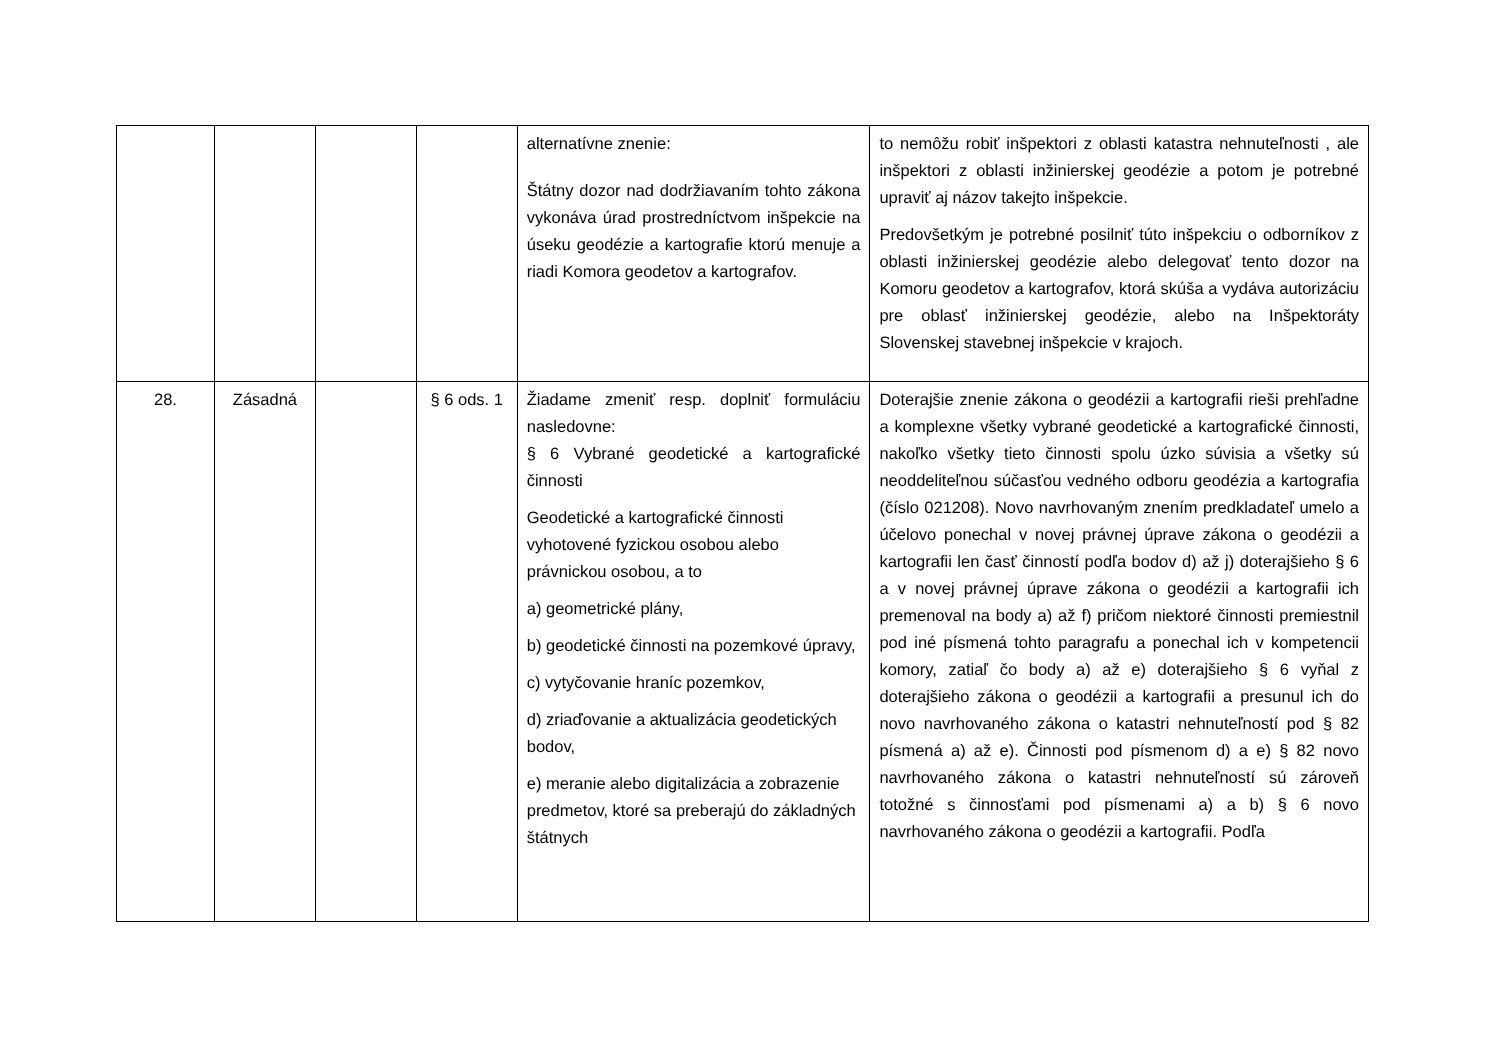| | | | | alternatívne znenie: Štátny dozor nad dodržiavaním tohto zákona vykonáva úrad prostredníctvom inšpekcie na úseku geodézie a kartografie ktorú menuje a riadi Komora geodetov a kartografov. | to nemôžu robiť inšpektori z oblasti katastra nehnuteľnosti , ale inšpektori z oblasti inžinierskej geodézie a potom je potrebné upraviť aj názov takejto inšpekcie. Predovšetkým je potrebné posilniť túto inšpekciu o odborníkov z oblasti inžinierskej geodézie alebo delegovať tento dozor na Komoru geodetov a kartografov, ktorá skúša a vydáva autorizáciu pre oblasť inžinierskej geodézie, alebo na Inšpektoráty Slovenskej stavebnej inšpekcie v krajoch. |
| 28. | Zásadná | | § 6 ods. 1 | Žiadame zmeniť resp. doplniť formuláciu nasledovne: § 6 Vybrané geodetické a kartografické činnosti Geodetické a kartografické činnosti vyhotovené fyzickou osobou alebo právnickou osobou, a to a) geometrické plány, b) geodetické činnosti na pozemkové úpravy, c) vytyčovanie hraníc pozemkov, d) zriaďovanie a aktualizácia geodetických bodov, e) meranie alebo digitalizácia a zobrazenie predmetov, ktoré sa preberajú do základných štátnych | Doterajšie znenie zákona o geodézii a kartografii rieši prehľadne a komplexne všetky vybrané geodetické a kartografické činnosti, nakoľko všetky tieto činnosti spolu úzko súvisia a všetky sú neoddeliteľnou súčasťou vedného odboru geodézia a kartografia (číslo 021208). Novo navrhovaným znením predkladateľ umelo a účelovo ponechal v novej právnej úprave zákona o geodézii a kartografii len časť činností podľa bodov d) až j) doterajšieho § 6 a v novej právnej úprave zákona o geodézii a kartografii ich premenoval na body a) až f) pričom niektoré činnosti premiestnil pod iné písmená tohto paragrafu a ponechal ich v kompetencii komory, zatiaľ čo body a) až e) doterajšieho § 6 vyňal z doterajšieho zákona o geodézii a kartografii a presunul ich do novo navrhovaného zákona o katastri nehnuteľností pod § 82 písmená a) až e). Činnosti pod písmenom d) a e) § 82 novo navrhovaného zákona o katastri nehnuteľností sú zároveň totožné s činnosťami pod písmenami a) a b) § 6 novo navrhovaného zákona o geodézii a kartografii. Podľa |